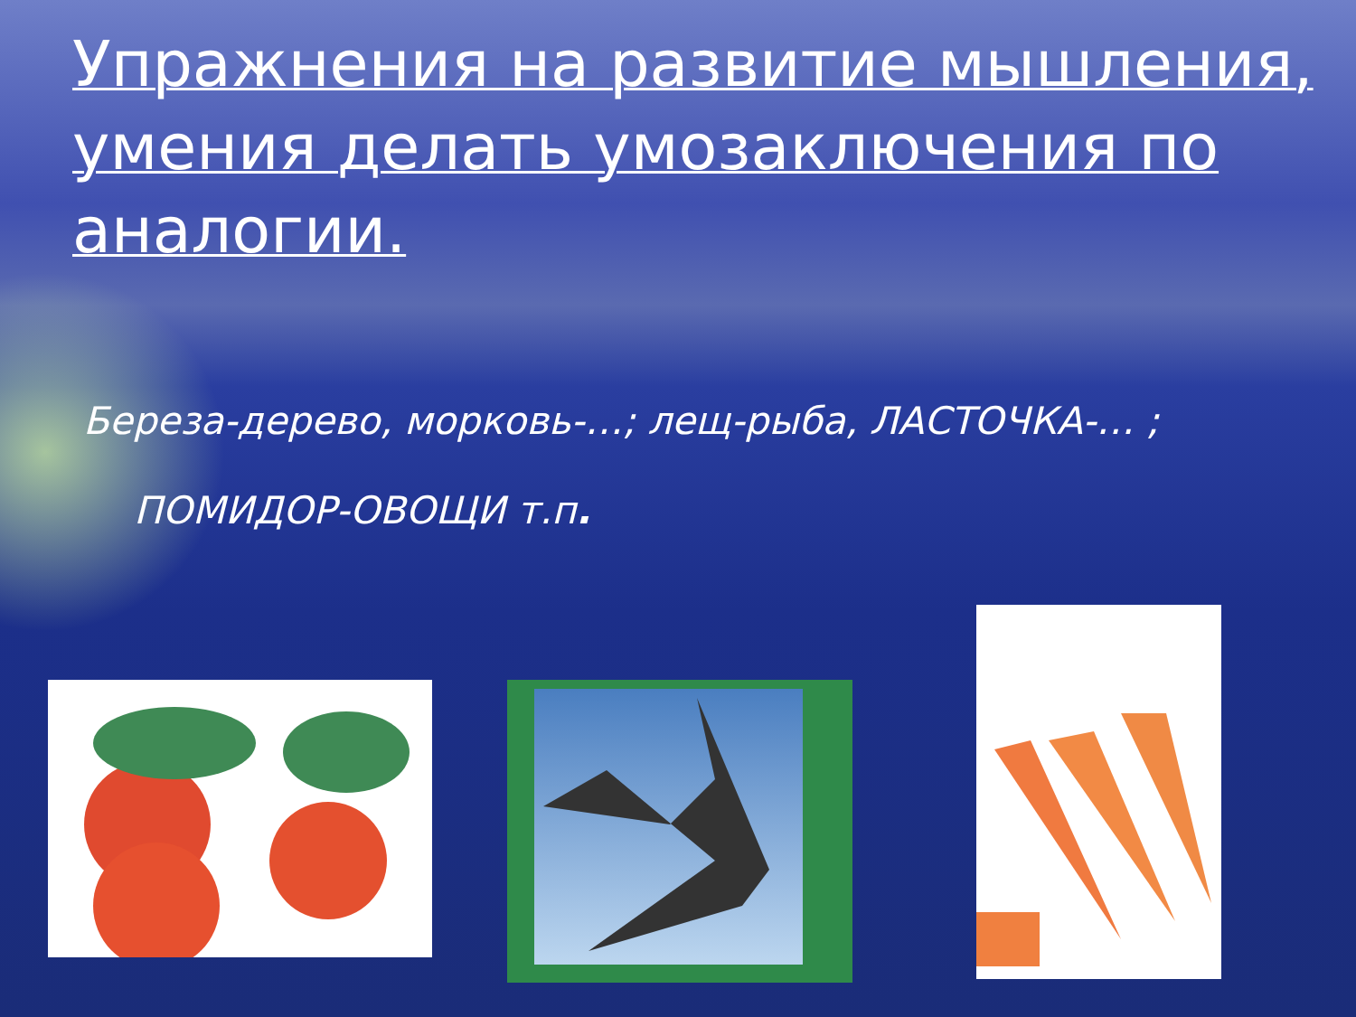Упражнения на развитие мышления, умения делать умозаключения по аналогии.
Береза-дерево, морковь-…; лещ-рыба, ЛАСТОЧКА-… ;
ПОМИДОР-ОВОЩИ т.п.